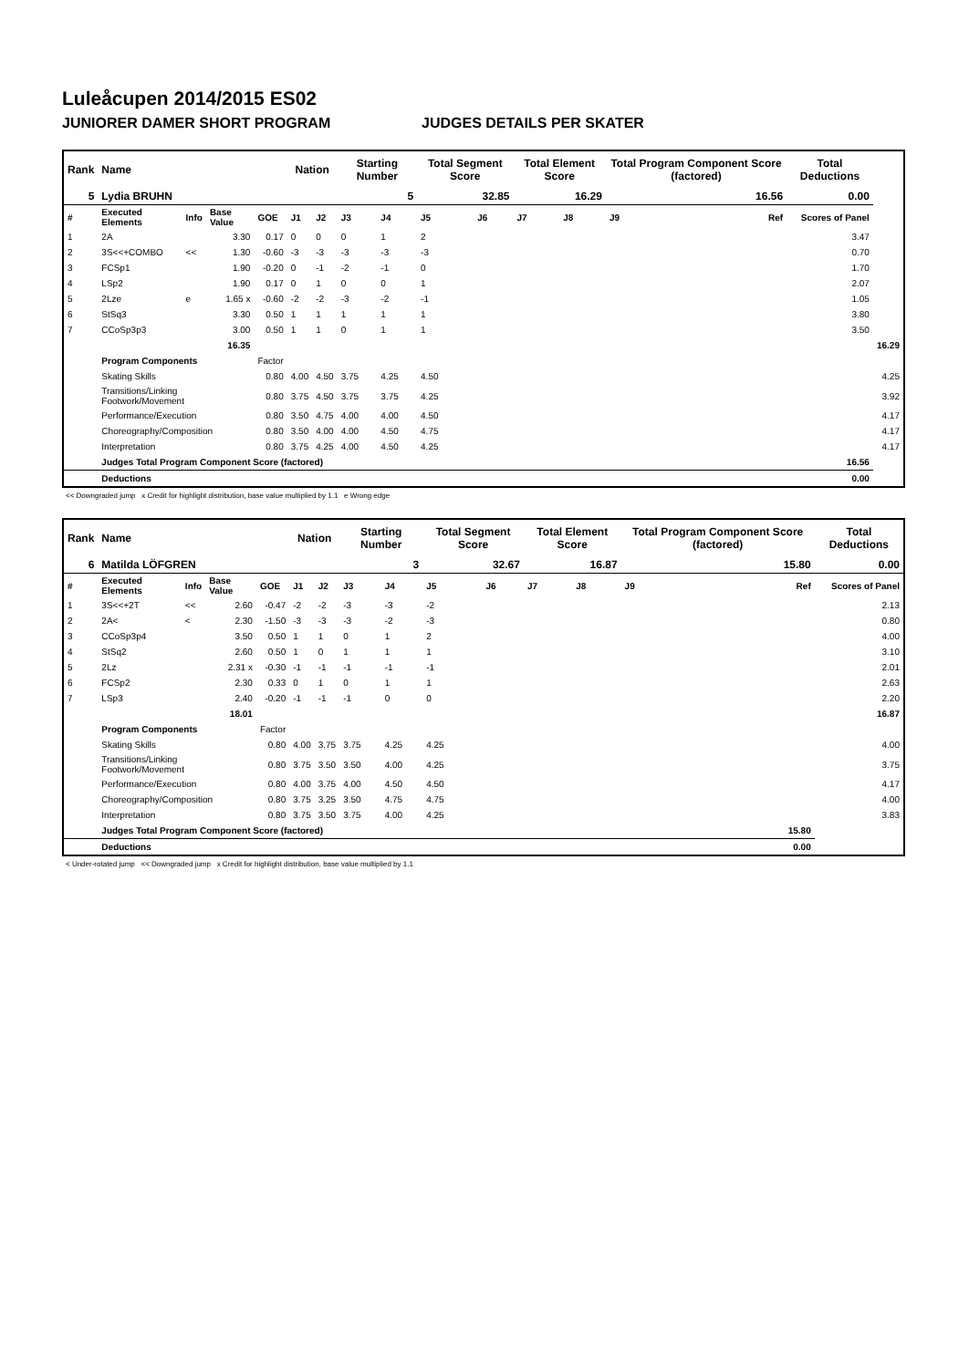Luleåcupen 2014/2015 ES02
JUNIORER DAMER SHORT PROGRAM JUDGES DETAILS PER SKATER
| Rank | Name | | | | Nation | | Starting Number | | Total Segment Score | | Total Element Score | | Total Program Component Score (factored) | | Total Deductions | |
| --- | --- | --- | --- | --- | --- | --- | --- | --- | --- | --- | --- | --- | --- | --- | --- | --- |
| 5 | Lydia BRUHN | | | | | | 5 | | 32.85 | | 16.29 | | 16.56 | | 0.00 | |
| # | Executed Elements | Info | Base Value | GOE | J1 | J2 | J3 | J4 | J5 | J6 | J7 | J8 | J9 | Ref | Scores of Panel | |
| 1 | 2A | | 3.30 | 0.17 | 0 | 0 | 0 | 1 | 2 | | | | | | 3.47 | |
| 2 | 3S<<+COMBO | << | 1.30 | -0.60 | -3 | -3 | -3 | -3 | -3 | | | | | | 0.70 | |
| 3 | FCSp1 | | 1.90 | -0.20 | 0 | -1 | -2 | -1 | 0 | | | | | | 1.70 | |
| 4 | LSp2 | | 1.90 | 0.17 | 0 | 1 | 0 | 0 | 1 | | | | | | 2.07 | |
| 5 | 2Lze | e | 1.65 x | -0.60 | -2 | -2 | -3 | -2 | -1 | | | | | | 1.05 | |
| 6 | StSq3 | | 3.30 | 0.50 | 1 | 1 | 1 | 1 | 1 | | | | | | 3.80 | |
| 7 | CCoSp3p3 | | 3.00 | 0.50 | 1 | 1 | 0 | 1 | 1 | | | | | | 3.50 | |
| | | | 16.35 | | | | | | | | | | | | | 16.29 |
| | Program Components | | | Factor | | | | | | | | | | | | |
| | Skating Skills | | | 0.80 | 4.00 | 4.50 | 3.75 | 4.25 | 4.50 | | | | | | | 4.25 |
| | Transitions/Linking Footwork/Movement | | | 0.80 | 3.75 | 4.50 | 3.75 | 3.75 | 4.25 | | | | | | | 3.92 |
| | Performance/Execution | | | 0.80 | 3.50 | 4.75 | 4.00 | 4.00 | 4.50 | | | | | | | 4.17 |
| | Choreography/Composition | | | 0.80 | 3.50 | 4.00 | 4.00 | 4.50 | 4.75 | | | | | | | 4.17 |
| | Interpretation | | | 0.80 | 3.75 | 4.25 | 4.00 | 4.50 | 4.25 | | | | | | | 4.17 |
| | Judges Total Program Component Score (factored) | | | | | | | | | | | | | | 16.56 | |
| | Deductions | | | | | | | | | | | | | | 0.00 | |
<< Downgraded jump x Credit for highlight distribution, base value multiplied by 1.1 e Wrong edge
| Rank | Name | | | | Nation | | Starting Number | | Total Segment Score | | Total Element Score | | Total Program Component Score (factored) | | | Total Deductions |
| --- | --- | --- | --- | --- | --- | --- | --- | --- | --- | --- | --- | --- | --- | --- | --- | --- |
| 6 | Matilda LÖFGREN | | | | | | 3 | | 32.67 | | 16.87 | | 15.80 | | | 0.00 |
| # | Executed Elements | Info | Base Value | GOE | J1 | J2 | J3 | J4 | J5 | J6 | J7 | J8 | J9 | Ref | | Scores of Panel |
| 1 | 3S<<+2T | << | 2.60 | -0.47 | -2 | -2 | -3 | -3 | -2 | | | | | | | 2.13 |
| 2 | 2A< | < | 2.30 | -1.50 | -3 | -3 | -3 | -2 | -3 | | | | | | | 0.80 |
| 3 | CCoSp3p4 | | 3.50 | 0.50 | 1 | 1 | 0 | 1 | 2 | | | | | | | 4.00 |
| 4 | StSq2 | | 2.60 | 0.50 | 1 | 0 | 1 | 1 | 1 | | | | | | | 3.10 |
| 5 | 2Lz | | 2.31 x | -0.30 | -1 | -1 | -1 | -1 | -1 | | | | | | | 2.01 |
| 6 | FCSp2 | | 2.30 | 0.33 | 0 | 1 | 0 | 1 | 1 | | | | | | | 2.63 |
| 7 | LSp3 | | 2.40 | -0.20 | -1 | -1 | -1 | 0 | 0 | | | | | | | 2.20 |
| | | | 18.01 | | | | | | | | | | | | | 16.87 |
| | Program Components | | | Factor | | | | | | | | | | | | |
| | Skating Skills | | | 0.80 | 4.00 | 3.75 | 3.75 | 4.25 | 4.25 | | | | | | | 4.00 |
| | Transitions/Linking Footwork/Movement | | | 0.80 | 3.75 | 3.50 | 3.50 | 4.00 | 4.25 | | | | | | | 3.75 |
| | Performance/Execution | | | 0.80 | 4.00 | 3.75 | 4.00 | 4.50 | 4.50 | | | | | | | 4.17 |
| | Choreography/Composition | | | 0.80 | 3.75 | 3.25 | 3.50 | 4.75 | 4.75 | | | | | | | 4.00 |
| | Interpretation | | | 0.80 | 3.75 | 3.50 | 3.75 | 4.00 | 4.25 | | | | | | | 3.83 |
| | Judges Total Program Component Score (factored) | | | | | | | | | | | | | | 15.80 | |
| | Deductions | | | | | | | | | | | | | | 0.00 | |
< Under-rotated jump << Downgraded jump x Credit for highlight distribution, base value multiplied by 1.1